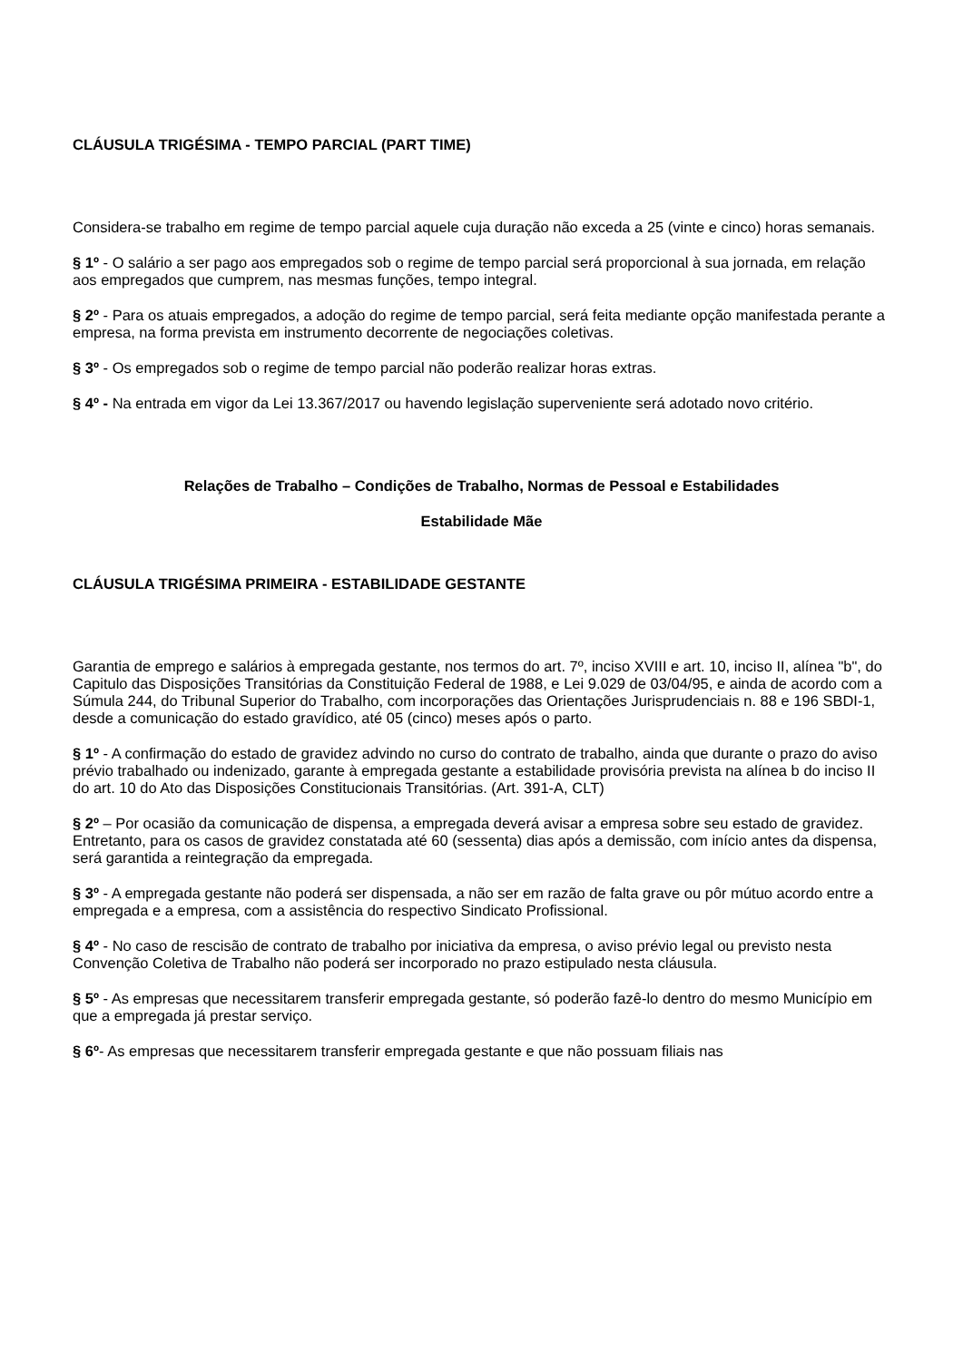CLÁUSULA TRIGÉSIMA - TEMPO PARCIAL (PART TIME)
Considera-se trabalho em regime de tempo parcial aquele cuja duração não exceda a 25 (vinte e cinco) horas semanais.
§ 1º - O salário a ser pago aos empregados sob o regime de tempo parcial será proporcional à sua jornada, em relação aos empregados que cumprem, nas mesmas funções, tempo integral.
§ 2º - Para os atuais empregados, a adoção do regime de tempo parcial, será feita mediante opção manifestada perante a empresa, na forma prevista em instrumento decorrente de negociações coletivas.
§ 3º - Os empregados sob o regime de tempo parcial não poderão realizar horas extras.
§ 4º - Na entrada em vigor da Lei 13.367/2017 ou havendo legislação superveniente será adotado novo critério.
Relações de Trabalho – Condições de Trabalho, Normas de Pessoal e Estabilidades
Estabilidade Mãe
CLÁUSULA TRIGÉSIMA PRIMEIRA - ESTABILIDADE GESTANTE
Garantia de emprego e salários à empregada gestante, nos termos do art. 7º, inciso XVIII e art. 10, inciso II, alínea "b", do Capitulo das Disposições Transitórias da Constituição Federal de 1988, e Lei 9.029 de 03/04/95, e ainda de acordo com a Súmula 244, do Tribunal Superior do Trabalho, com incorporações das Orientações Jurisprudenciais n. 88 e 196 SBDI-1, desde a comunicação do estado gravídico, até 05 (cinco) meses após o parto.
§ 1º - A confirmação do estado de gravidez advindo no curso do contrato de trabalho, ainda que durante o prazo do aviso prévio trabalhado ou indenizado, garante à empregada gestante a estabilidade provisória prevista na alínea b do inciso II do art. 10 do Ato das Disposições Constitucionais Transitórias. (Art. 391-A, CLT)
§ 2º – Por ocasião da comunicação de dispensa, a empregada deverá avisar a empresa sobre seu estado de gravidez. Entretanto, para os casos de gravidez constatada até 60 (sessenta) dias após a demissão, com início antes da dispensa, será garantida a reintegração da empregada.
§ 3º - A empregada gestante não poderá ser dispensada, a não ser em razão de falta grave ou pôr mútuo acordo entre a empregada e a empresa, com a assistência do respectivo Sindicato Profissional.
§ 4º - No caso de rescisão de contrato de trabalho por iniciativa da empresa, o aviso prévio legal ou previsto nesta Convenção Coletiva de Trabalho não poderá ser incorporado no prazo estipulado nesta cláusula.
§ 5º - As empresas que necessitarem transferir empregada gestante, só poderão fazê-lo dentro do mesmo Município em que a empregada já prestar serviço.
§ 6º- As empresas que necessitarem transferir empregada gestante e que não possuam filiais nas